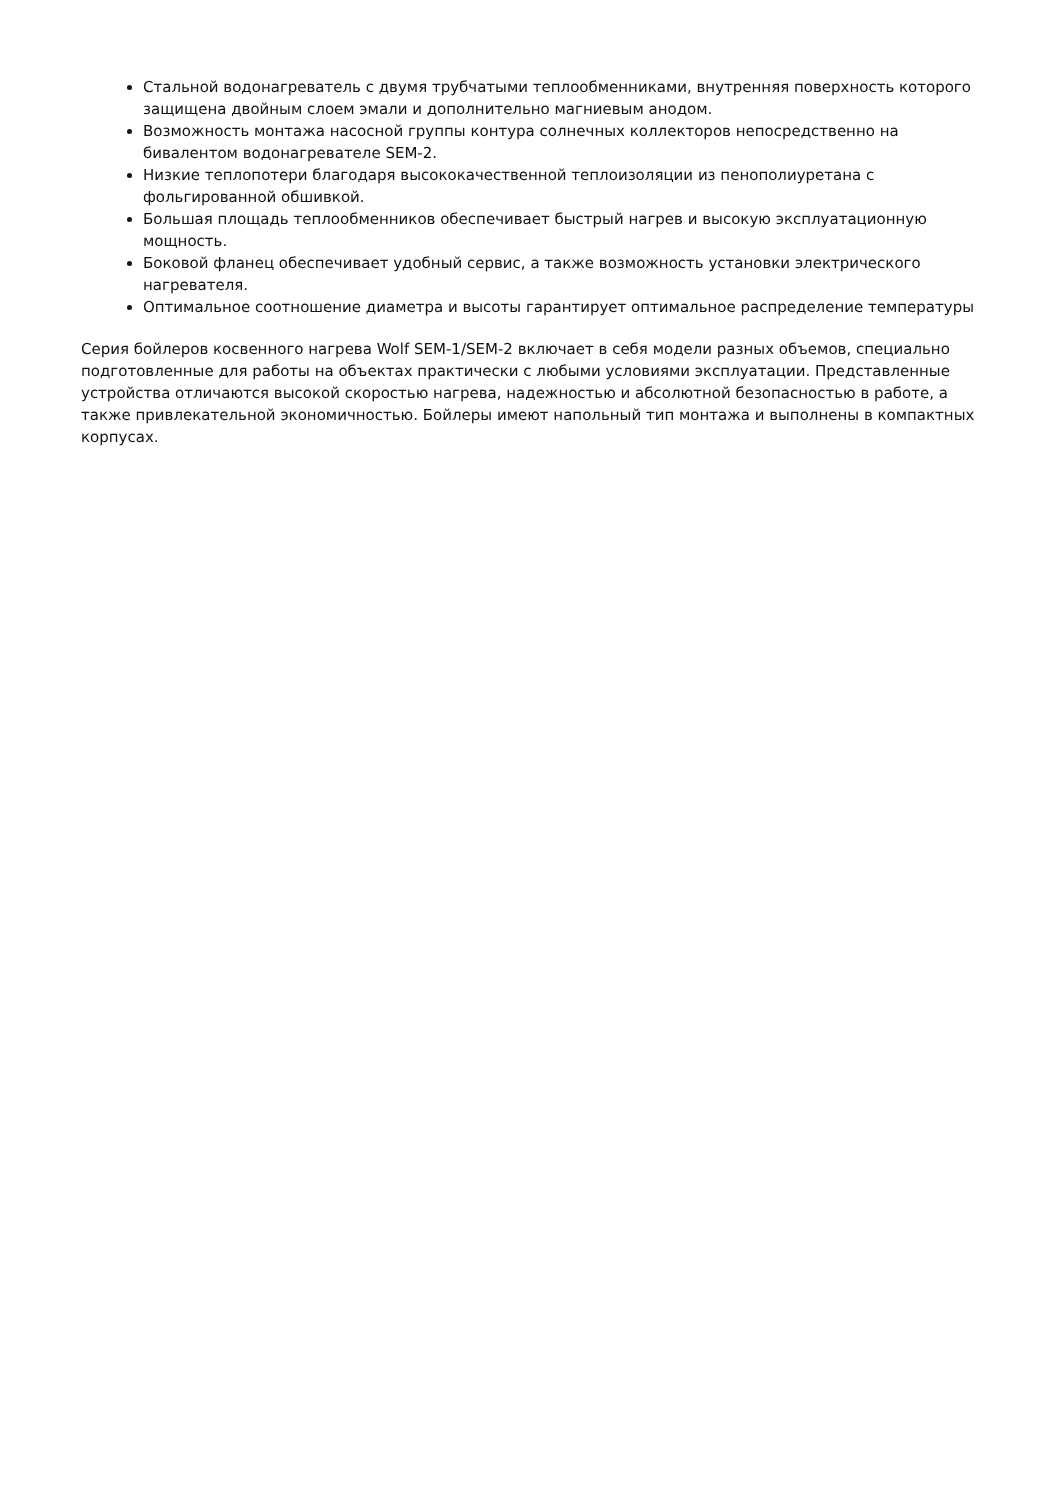Стальной водонагреватель с двумя трубчатыми теплообменниками, внутренняя поверхность которого защищена двойным слоем эмали и дополнительно магниевым анодом.
Возможность монтажа насосной группы контура солнечных коллекторов непосредственно на бивалентом водонагревателе SEM-2.
Низкие теплопотери благодаря высококачественной теплоизоляции из пенополиуретана с фольгированной обшивкой.
Большая площадь теплообменников обеспечивает быстрый нагрев и высокую эксплуатационную мощность.
Боковой фланец обеспечивает удобный сервис, а также возможность установки электрического нагревателя.
Оптимальное соотношение диаметра и высоты гарантирует оптимальное распределение температуры
Серия бойлеров косвенного нагрева Wolf SEM-1/SEM-2 включает в себя модели разных объемов, специально подготовленные для работы на объектах практически с любыми условиями эксплуатации. Представленные устройства отличаются высокой скоростью нагрева, надежностью и абсолютной безопасностью в работе, а также привлекательной экономичностью. Бойлеры имеют напольный тип монтажа и выполнены в компактных корпусах.